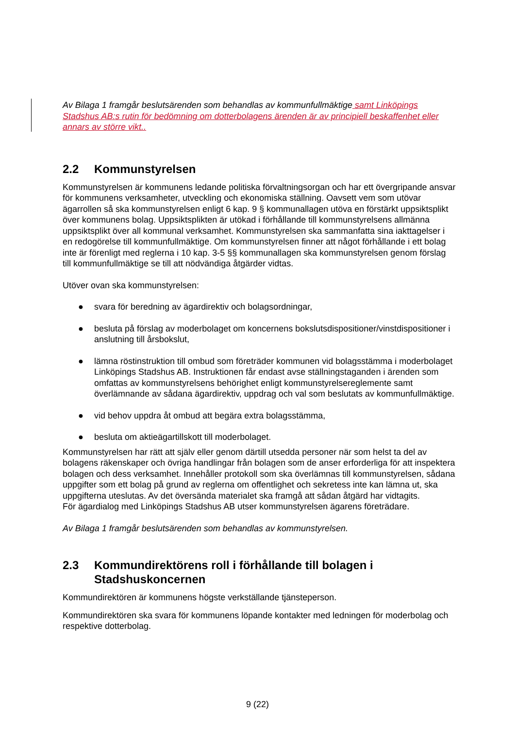Av Bilaga 1 framgår beslutsärenden som behandlas av kommunfullmäktige samt Linköpings Stadshus AB:s rutin för bedömning om dotterbolagens ärenden är av principiell beskaffenhet eller annars av större vikt..
2.2 Kommunstyrelsen
Kommunstyrelsen är kommunens ledande politiska förvaltningsorgan och har ett övergripande ansvar för kommunens verksamheter, utveckling och ekonomiska ställning. Oavsett vem som utövar ägarrollen så ska kommunstyrelsen enligt 6 kap. 9 § kommunallagen utöva en förstärkt uppsiktsplikt över kommunens bolag. Uppsiktsplikten är utökad i förhållande till kommunstyrelsens allmänna uppsiktsplikt över all kommunal verksamhet. Kommunstyrelsen ska sammanfatta sina iakttagelser i en redogörelse till kommunfullmäktige. Om kommunstyrelsen finner att något förhållande i ett bolag inte är förenligt med reglerna i 10 kap. 3-5 §§ kommunallagen ska kommunstyrelsen genom förslag till kommunfullmäktige se till att nödvändiga åtgärder vidtas.
Utöver ovan ska kommunstyrelsen:
● svara för beredning av ägardirektiv och bolagsordningar,
● besluta på förslag av moderbolaget om koncernens bokslutsdispositioner/vinstdispositioner i anslutning till årsbokslut,
● lämna röstinstruktion till ombud som företräder kommunen vid bolagsstämma i moderbolaget Linköpings Stadshus AB. Instruktionen får endast avse ställningstaganden i ärenden som omfattas av kommunstyrelsens behörighet enligt kommunstyrelsereglemente samt överlämnande av sådana ägardirektiv, uppdrag och val som beslutats av kommunfullmäktige.
● vid behov uppdra åt ombud att begära extra bolagsstämma,
● besluta om aktieägartillskott till moderbolaget.
Kommunstyrelsen har rätt att själv eller genom därtill utsedda personer när som helst ta del av bolagens räkenskaper och övriga handlingar från bolagen som de anser erforderliga för att inspektera bolagen och dess verksamhet. Innehåller protokoll som ska överlämnas till kommunstyrelsen, sådana uppgifter som ett bolag på grund av reglerna om offentlighet och sekretess inte kan lämna ut, ska uppgifterna uteslutas. Av det översända materialet ska framgå att sådan åtgärd har vidtagits.
För ägardialog med Linköpings Stadshus AB utser kommunstyrelsen ägarens företrädare.
Av Bilaga 1 framgår beslutsärenden som behandlas av kommunstyrelsen.
2.3 Kommundirektörens roll i förhållande till bolagen i Stadshuskoncernen
Kommundirektören är kommunens högste verkställande tjänsteperson.
Kommundirektören ska svara för kommunens löpande kontakter med ledningen för moderbolag och respektive dotterbolag.
9 (22)